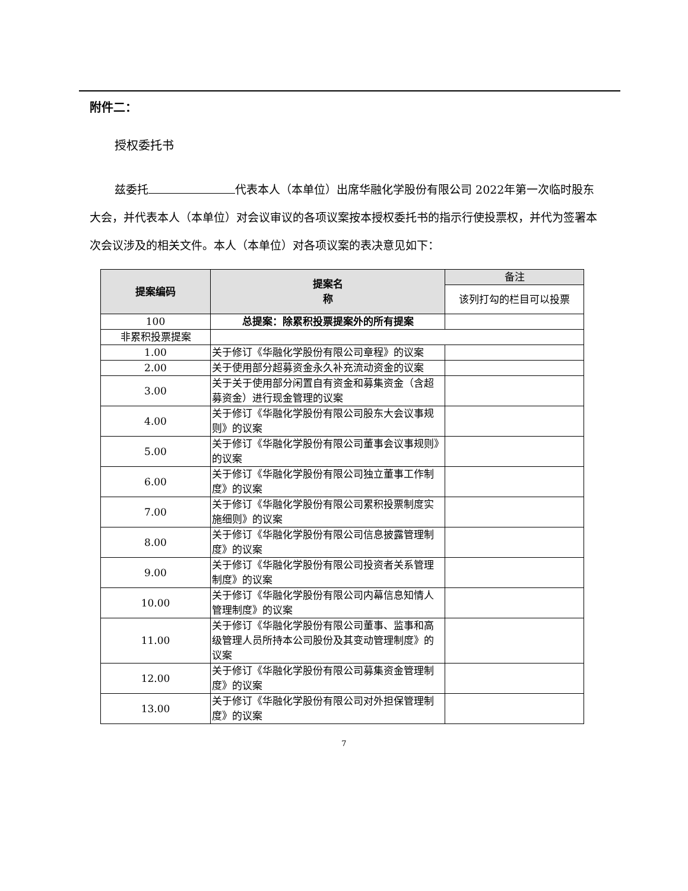附件二：
授权委托书
兹委托 代表本人（本单位）出席华融化学股份有限公司 2022年第一次临时股东大会，并代表本人（本单位）对会议审议的各项议案按本授权委托书的指示行使投票权，并代为签署本次会议涉及的相关文件。本人（本单位）对各项议案的表决意见如下：
| 提案编码 | 提案名 称 | 备注 |
| --- | --- | --- |
| | | 该列打勾的栏目可以投票 |
| 100 | 总提案：除累积投票提案外的所有提案 | |
| 非累积投票提案 | | |
| 1.00 | 关于修订《华融化学股份有限公司章程》的议案 | |
| 2.00 | 关于使用部分超募资金永久补充流动资金的议案 | |
| 3.00 | 关于关于使用部分闲置自有资金和募集资金（含超募资金）进行现金管理的议案 | |
| 4.00 | 关于修订《华融化学股份有限公司股东大会议事规则》的议案 | |
| 5.00 | 关于修订《华融化学股份有限公司董事会议事规则》的议案 | |
| 6.00 | 关于修订《华融化学股份有限公司独立董事工作制度》的议案 | |
| 7.00 | 关于修订《华融化学股份有限公司累积投票制度实施细则》的议案 | |
| 8.00 | 关于修订《华融化学股份有限公司信息披露管理制度》的议案 | |
| 9.00 | 关于修订《华融化学股份有限公司投资者关系管理制度》的议案 | |
| 10.00 | 关于修订《华融化学股份有限公司内幕信息知情人管理制度》的议案 | |
| 11.00 | 关于修订《华融化学股份有限公司董事、监事和高级管理人员所持本公司股份及其变动管理制度》的议案 | |
| 12.00 | 关于修订《华融化学股份有限公司募集资金管理制度》的议案 | |
| 13.00 | 关于修订《华融化学股份有限公司对外担保管理制度》的议案 | |
7